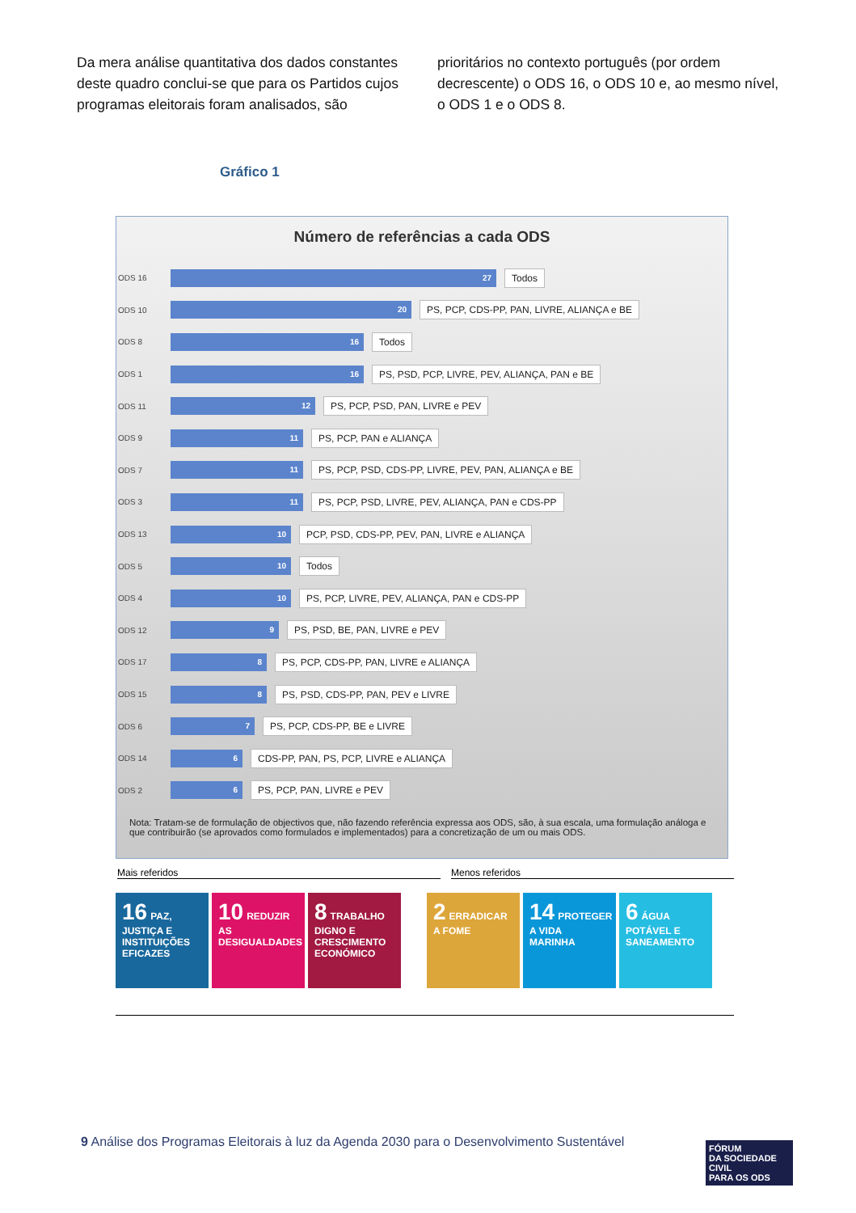Da mera análise quantitativa dos dados constantes deste quadro conclui-se que para os Partidos cujos programas eleitorais foram analisados, são
prioritários no contexto português (por ordem decrescente) o ODS 16, o ODS 10 e, ao mesmo nível, o ODS 1 e o ODS 8.
Gráfico 1
Número de referências a cada ODS
ODS 16
27
Todos
ODS 10
20
PS, PCP, CDS-PP, PAN, LIVRE, ALIANÇA e BE
ODS 8
16
Todos
ODS 1
16
PS, PSD, PCP, LIVRE, PEV, ALIANÇA, PAN e BE
ODS 11
12
PS, PCP, PSD, PAN, LIVRE e PEV
ODS 9
11
PS, PCP, PAN e ALIANÇA
ODS 7
11
PS, PCP, PSD, CDS-PP, LIVRE, PEV, PAN, ALIANÇA e BE
ODS 3
11
PS, PCP, PSD, LIVRE, PEV, ALIANÇA, PAN e CDS-PP
ODS 13
10
PCP, PSD, CDS-PP, PEV, PAN, LIVRE e ALIANÇA
ODS 5
10
Todos
ODS 4
10
PS, PCP, LIVRE, PEV, ALIANÇA, PAN e CDS-PP
ODS 12
9
PS, PSD, BE, PAN, LIVRE e PEV
ODS 17
8
PS, PCP, CDS-PP, PAN, LIVRE e ALIANÇA
ODS 15
8
PS, PSD, CDS-PP, PAN, PEV e LIVRE
ODS 6
7
PS, PCP, CDS-PP, BE e LIVRE
ODS 14
6
CDS-PP, PAN, PS, PCP, LIVRE e ALIANÇA
ODS 2
6
PS, PCP, PAN, LIVRE e PEV
Nota: Tratam-se de formulação de objectivos que, não fazendo referência expressa aos ODS, são, à sua escala, uma formulação análoga e que contribuirão (se aprovados como formulados e implementados) para a concretização de um ou mais ODS.
Mais referidos Menos referidos
16 PAZ, JUSTIÇA E INSTITUIÇÕES EFICAZES
10 REDUZIR AS DESIGUALDADES
8 TRABALHO DIGNO E CRESCIMENTO ECONÓMICO
2 ERRADICAR A FOME
14 PROTEGER A VIDA MARINHA
6 ÁGUA POTÁVEL E SANEAMENTO
9 Análise dos Programas Eleitorais à luz da Agenda 2030 para o Desenvolvimento Sustentável
FÓRUM
DA SOCIEDADE CIVIL
PARA OS ODS